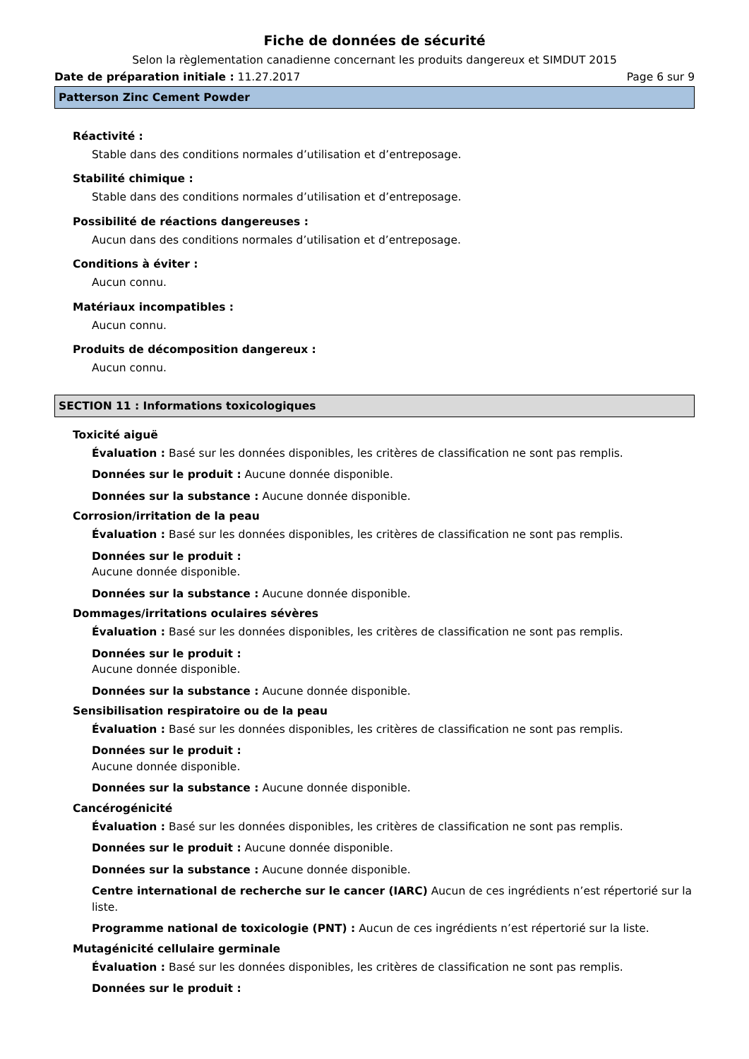Fiche de données de sécurité
Selon la règlementation canadienne concernant les produits dangereux et SIMDUT 2015
Date de préparation initiale : 11.27.2017 Page 6 sur 9
Patterson Zinc Cement Powder
Réactivité :
Stable dans des conditions normales d’utilisation et d’entreposage.
Stabilité chimique :
Stable dans des conditions normales d’utilisation et d’entreposage.
Possibilité de réactions dangereuses :
Aucun dans des conditions normales d’utilisation et d’entreposage.
Conditions à éviter :
Aucun connu.
Matériaux incompatibles :
Aucun connu.
Produits de décomposition dangereux :
Aucun connu.
SECTION 11 : Informations toxicologiques
Toxicité aiguë
Évaluation : Basé sur les données disponibles, les critères de classification ne sont pas remplis.
Données sur le produit : Aucune donnée disponible.
Données sur la substance : Aucune donnée disponible.
Corrosion/irritation de la peau
Évaluation : Basé sur les données disponibles, les critères de classification ne sont pas remplis.
Données sur le produit :
Aucune donnée disponible.
Données sur la substance : Aucune donnée disponible.
Dommages/irritations oculaires sévères
Évaluation : Basé sur les données disponibles, les critères de classification ne sont pas remplis.
Données sur le produit :
Aucune donnée disponible.
Données sur la substance : Aucune donnée disponible.
Sensibilisation respiratoire ou de la peau
Évaluation : Basé sur les données disponibles, les critères de classification ne sont pas remplis.
Données sur le produit :
Aucune donnée disponible.
Données sur la substance : Aucune donnée disponible.
Cancérogénicité
Évaluation : Basé sur les données disponibles, les critères de classification ne sont pas remplis.
Données sur le produit : Aucune donnée disponible.
Données sur la substance : Aucune donnée disponible.
Centre international de recherche sur le cancer (IARC) Aucun de ces ingrédients n’est répertorié sur la liste.
Programme national de toxicologie (PNT) : Aucun de ces ingrédients n’est répertorié sur la liste.
Mutagénicité cellulaire germinale
Évaluation : Basé sur les données disponibles, les critères de classification ne sont pas remplis.
Données sur le produit :